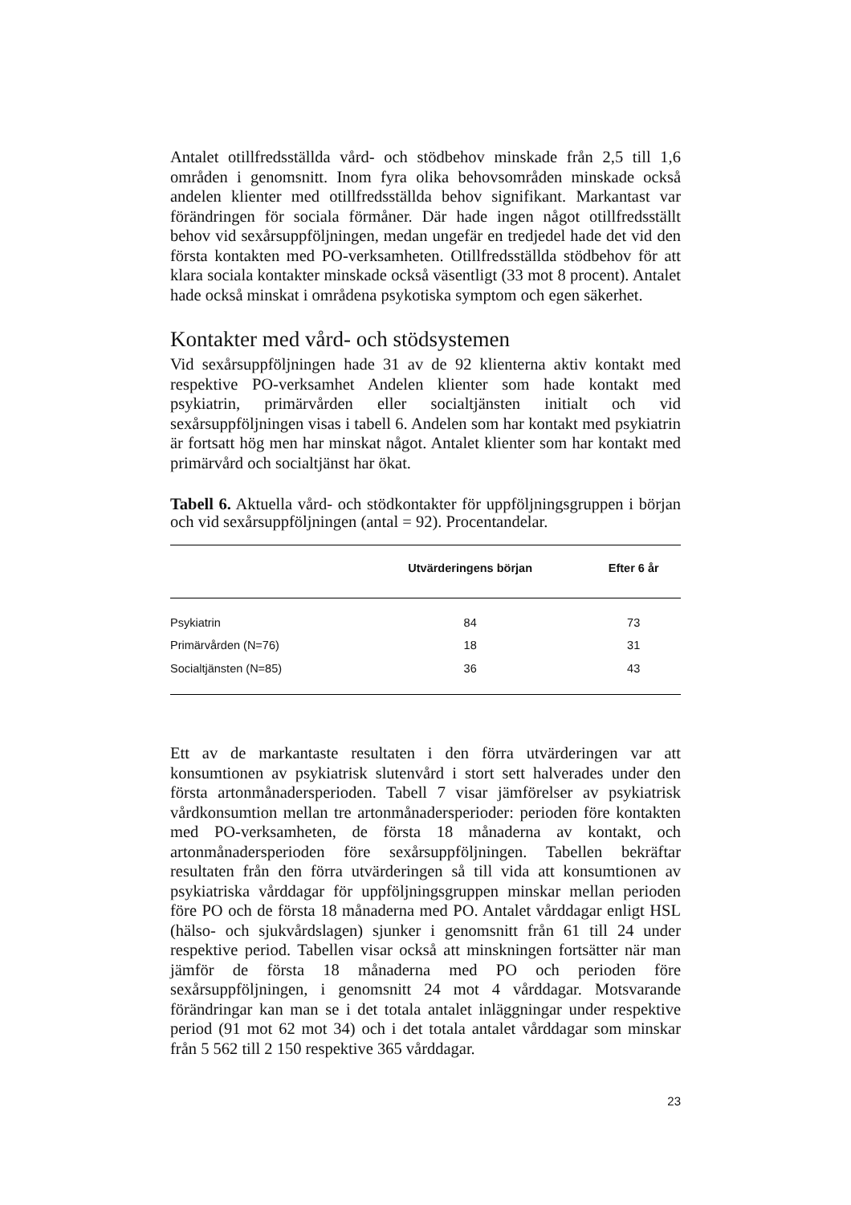Antalet otillfredsställda vård- och stödbehov minskade från 2,5 till 1,6 områden i genomsnitt. Inom fyra olika behovsområden minskade också andelen klienter med otillfredsställda behov signifikant. Markantast var förändringen för sociala förmåner. Där hade ingen något otillfredsställt behov vid sexårsuppföljningen, medan ungefär en tredjedel hade det vid den första kontakten med PO-verksamheten. Otillfredsställda stödbehov för att klara sociala kontakter minskade också väsentligt (33 mot 8 procent). Antalet hade också minskat i områdena psykotiska symptom och egen säkerhet.
Kontakter med vård- och stödsystemen
Vid sexårsuppföljningen hade 31 av de 92 klienterna aktiv kontakt med respektive PO-verksamhet Andelen klienter som hade kontakt med psykiatrin, primärvården eller socialtjänsten initialt och vid sexårsuppföljningen visas i tabell 6. Andelen som har kontakt med psykiatrin är fortsatt hög men har minskat något. Antalet klienter som har kontakt med primärvård och socialtjänst har ökat.
Tabell 6. Aktuella vård- och stödkontakter för uppföljningsgruppen i början och vid sexårsuppföljningen (antal = 92). Procentandelar.
| | Utvärderingens början | Efter 6 år |
| --- | --- | --- |
| Psykiatrin | 84 | 73 |
| Primärvården (N=76) | 18 | 31 |
| Socialtjänsten (N=85) | 36 | 43 |
Ett av de markantaste resultaten i den förra utvärderingen var att konsumtionen av psykiatrisk slutenvård i stort sett halverades under den första artonmånadersperioden. Tabell 7 visar jämförelser av psykiatrisk vårdkonsumtion mellan tre artonmånadersperioder: perioden före kontakten med PO-verksamheten, de första 18 månaderna av kontakt, och artonmånadersperioden före sexårsuppföljningen. Tabellen bekräftar resultaten från den förra utvärderingen så till vida att konsumtionen av psykiatriska vårddagar för uppföljningsgruppen minskar mellan perioden före PO och de första 18 månaderna med PO. Antalet vårddagar enligt HSL (hälso- och sjukvårdslagen) sjunker i genomsnitt från 61 till 24 under respektive period. Tabellen visar också att minskningen fortsätter när man jämför de första 18 månaderna med PO och perioden före sexårsuppföljningen, i genomsnitt 24 mot 4 vårddagar. Motsvarande förändringar kan man se i det totala antalet inläggningar under respektive period (91 mot 62 mot 34) och i det totala antalet vårddagar som minskar från 5 562 till 2 150 respektive 365 vårddagar.
23